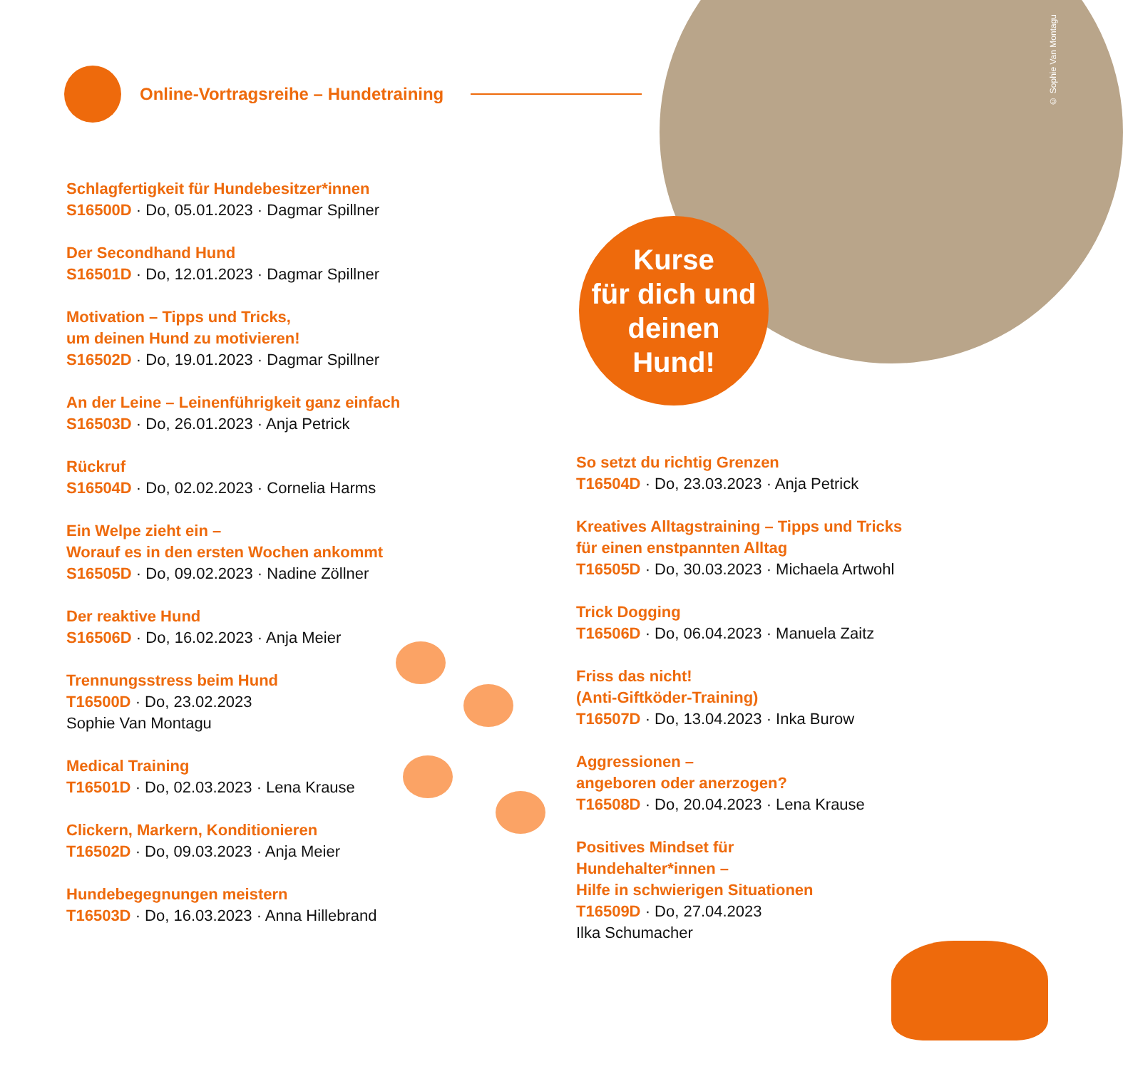© Sophie Van Montagu
Online-Vortragsreihe – Hundetraining
Kurse
für dich und
deinen
Hund!
Schlagfertigkeit für Hundebesitzer*innen
S16500D · Do, 05.01.2023 · Dagmar Spillner
Der Secondhand Hund
S16501D · Do, 12.01.2023 · Dagmar Spillner
Motivation – Tipps und Tricks,
um deinen Hund zu motivieren!
S16502D · Do, 19.01.2023 · Dagmar Spillner
An der Leine – Leinenführigkeit ganz einfach
S16503D · Do, 26.01.2023 · Anja Petrick
Rückruf
S16504D · Do, 02.02.2023 · Cornelia Harms
Ein Welpe zieht ein –
Worauf es in den ersten Wochen ankommt
S16505D · Do, 09.02.2023 · Nadine Zöllner
Der reaktive Hund
S16506D · Do, 16.02.2023 · Anja Meier
Trennungsstress beim Hund
T16500D · Do, 23.02.2023
Sophie Van Montagu
Medical Training
T16501D · Do, 02.03.2023 · Lena Krause
Clickern, Markern, Konditionieren
T16502D · Do, 09.03.2023 · Anja Meier
Hundebegegnungen meistern
T16503D · Do, 16.03.2023 · Anna Hillebrand
So setzt du richtig Grenzen
T16504D · Do, 23.03.2023 · Anja Petrick
Kreatives Alltagstraining – Tipps und Tricks
für einen enstpannten Alltag
T16505D · Do, 30.03.2023 · Michaela Artwohl
Trick Dogging
T16506D · Do, 06.04.2023 · Manuela Zaitz
Friss das nicht!
(Anti-Giftköder-Training)
T16507D · Do, 13.04.2023 · Inka Burow
Aggressionen –
angeboren oder anerzogen?
T16508D · Do, 20.04.2023 · Lena Krause
Positives Mindset für
Hundehalter*innen –
Hilfe in schwierigen Situationen
T16509D · Do, 27.04.2023
Ilka Schumacher